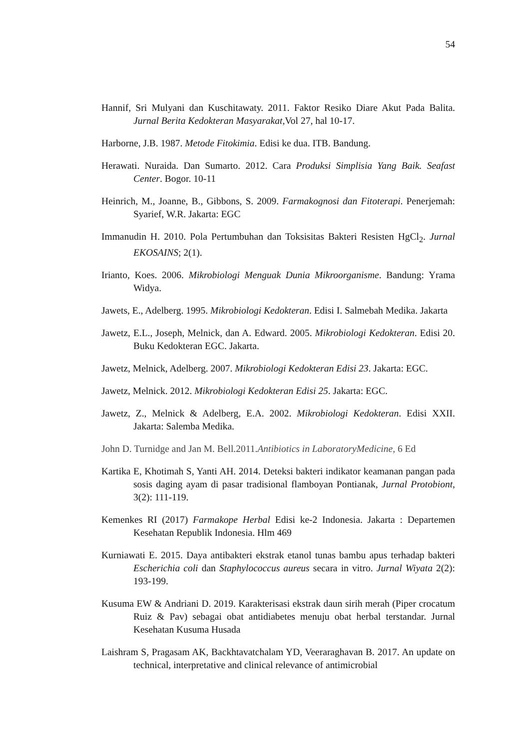54
Hannif, Sri Mulyani dan Kuschitawaty. 2011. Faktor Resiko Diare Akut Pada Balita. Jurnal Berita Kedokteran Masyarakat,Vol 27, hal 10-17.
Harborne, J.B. 1987. Metode Fitokimia. Edisi ke dua. ITB. Bandung.
Herawati. Nuraida. Dan Sumarto. 2012. Cara Produksi Simplisia Yang Baik. Seafast Center. Bogor. 10-11
Heinrich, M., Joanne, B., Gibbons, S. 2009. Farmakognosi dan Fitoterapi. Penerjemah: Syarief, W.R. Jakarta: EGC
Immanudin H. 2010. Pola Pertumbuhan dan Toksisitas Bakteri Resisten HgCl<sub>2</sub>. Jurnal EKOSAINS; 2(1).
Irianto, Koes. 2006. Mikrobiologi Menguak Dunia Mikroorganisme. Bandung: Yrama Widya.
Jawets, E., Adelberg. 1995. Mikrobiologi Kedokteran. Edisi I. Salmebah Medika. Jakarta
Jawetz, E.L., Joseph, Melnick, dan A. Edward. 2005. Mikrobiologi Kedokteran. Edisi 20. Buku Kedokteran EGC. Jakarta.
Jawetz, Melnick, Adelberg. 2007. Mikrobiologi Kedokteran Edisi 23. Jakarta: EGC.
Jawetz, Melnick. 2012. Mikrobiologi Kedokteran Edisi 25. Jakarta: EGC.
Jawetz, Z., Melnick & Adelberg, E.A. 2002. Mikrobiologi Kedokteran. Edisi XXII. Jakarta: Salemba Medika.
John D. Turnidge and Jan M. Bell.2011.Antibiotics in LaboratoryMedicine, 6 Ed
Kartika E, Khotimah S, Yanti AH. 2014. Deteksi bakteri indikator keamanan pangan pada sosis daging ayam di pasar tradisional flamboyan Pontianak, Jurnal Protobiont, 3(2): 111-119.
Kemenkes RI (2017) Farmakope Herbal Edisi ke-2 Indonesia. Jakarta : Departemen Kesehatan Republik Indonesia. Hlm 469
Kurniawati E. 2015. Daya antibakteri ekstrak etanol tunas bambu apus terhadap bakteri Escherichia coli dan Staphylococcus aureus secara in vitro. Jurnal Wiyata 2(2): 193-199.
Kusuma EW & Andriani D. 2019. Karakterisasi ekstrak daun sirih merah (Piper crocatum Ruiz & Pav) sebagai obat antidiabetes menuju obat herbal terstandar. Jurnal Kesehatan Kusuma Husada
Laishram S, Pragasam AK, Backhtavatchalam YD, Veeraraghavan B. 2017. An update on technical, interpretative and clinical relevance of antimicrobial